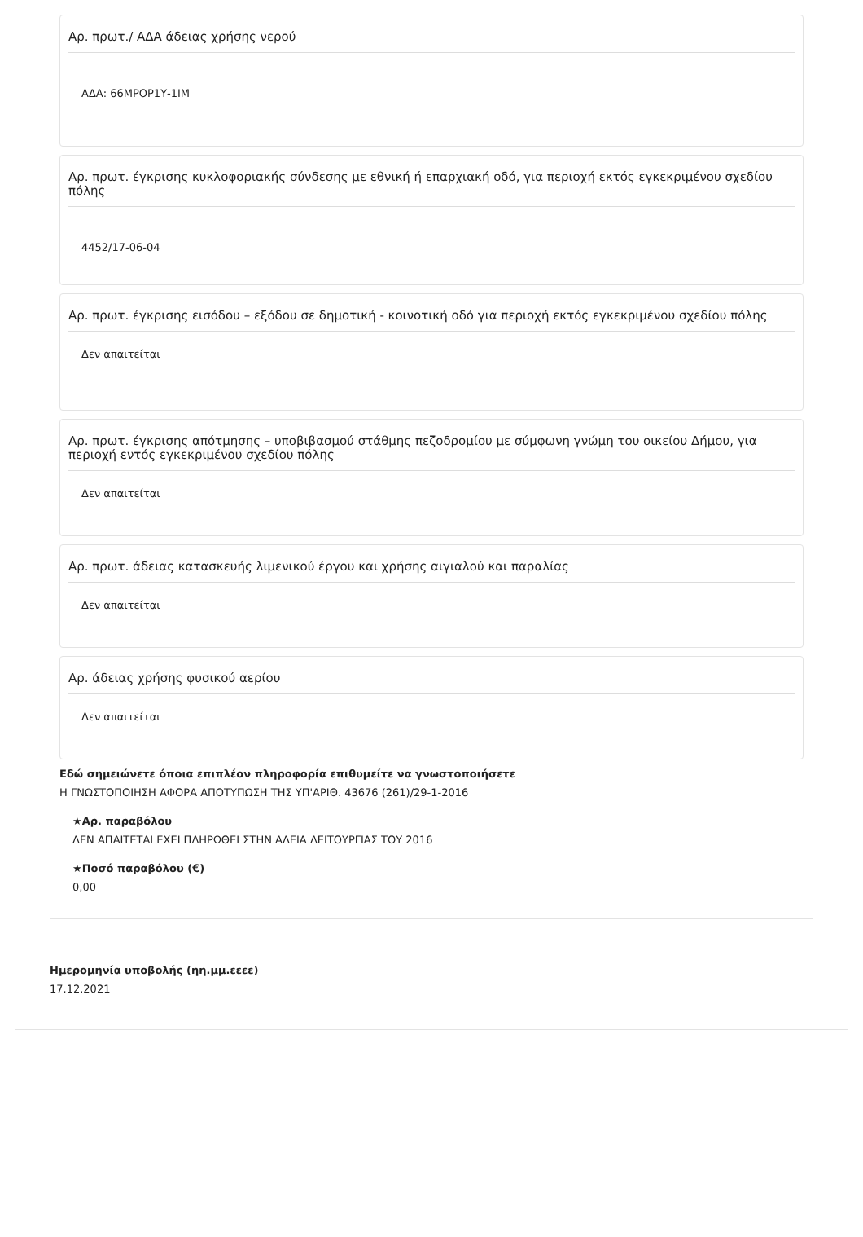Αρ. πρωτ./ ΑΔΑ άδειας χρήσης νερού
ΑΔΑ: 66ΜΡΟΡ1Υ-1ΙΜ
Αρ. πρωτ. έγκρισης κυκλοφοριακής σύνδεσης με εθνική ή επαρχιακή οδό, για περιοχή εκτός εγκεκριμένου σχεδίου πόλης
4452/17-06-04
Αρ. πρωτ. έγκρισης εισόδου – εξόδου σε δημοτική - κοινοτική οδό για περιοχή εκτός εγκεκριμένου σχεδίου πόλης
Δεν απαιτείται
Αρ. πρωτ. έγκρισης απότμησης – υποβιβασμού στάθμης πεζοδρομίου με σύμφωνη γνώμη του οικείου Δήμου, για περιοχή εντός εγκεκριμένου σχεδίου πόλης
Δεν απαιτείται
Αρ. πρωτ. άδειας κατασκευής λιμενικού έργου και χρήσης αιγιαλού και παραλίας
Δεν απαιτείται
Αρ. άδειας χρήσης φυσικού αερίου
Δεν απαιτείται
Εδώ σημειώνετε όποια επιπλέον πληροφορία επιθυμείτε να γνωστοποιήσετε
Η ΓΝΩΣΤΟΠΟΙΗΣΗ ΑΦΟΡΑ ΑΠΟΤΥΠΩΣΗ ΤΗΣ ΥΠ'ΑΡΙΘ. 43676 (261)/29-1-2016
★Αρ. παραβόλου
ΔΕΝ ΑΠΑΙΤΕΤΑΙ ΕΧΕΙ ΠΛΗΡΩΘΕΙ ΣΤΗΝ ΑΔΕΙΑ ΛΕΙΤΟΥΡΓΙΑΣ ΤΟΥ 2016
★Ποσό παραβόλου (€)
0,00
Ημερομηνία υποβολής (ηη.μμ.εεεε)
17.12.2021